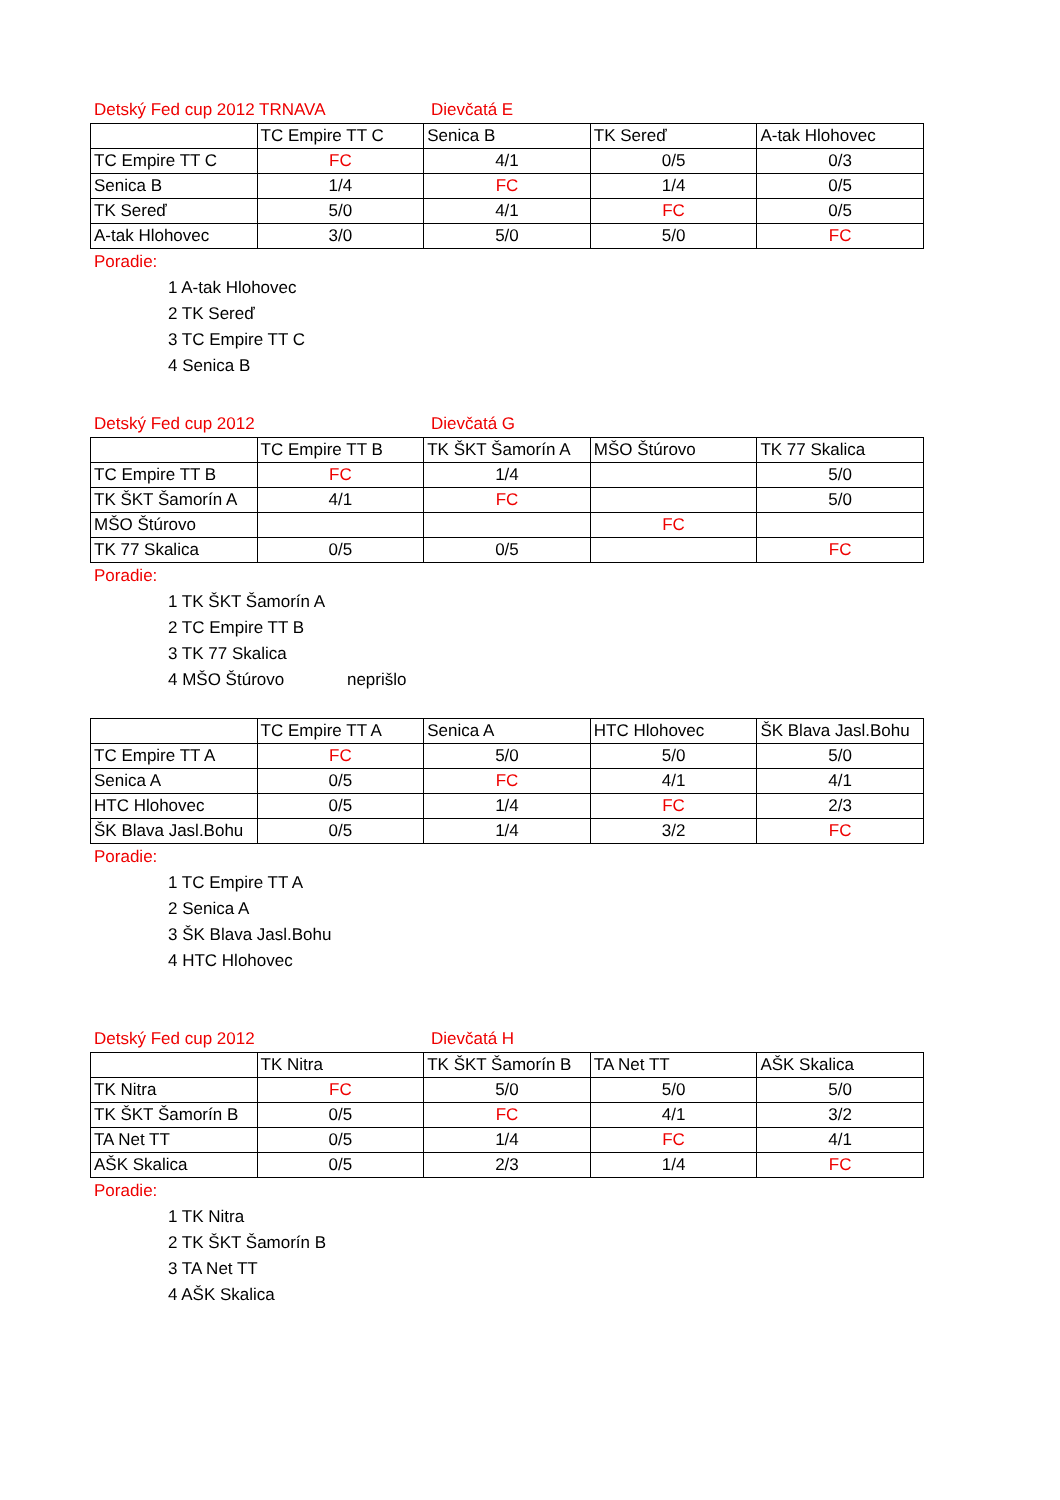Detský Fed cup 2012 TRNAVA Dievčatá E
| | TC Empire TT C | Senica B | TK Sereď | A-tak Hlohovec |
| --- | --- | --- | --- | --- |
| TC Empire TT C | FC | 4/1 | 0/5 | 0/3 |
| Senica B | 1/4 | FC | 1/4 | 0/5 |
| TK Sereď | 5/0 | 4/1 | FC | 0/5 |
| A-tak Hlohovec | 3/0 | 5/0 | 5/0 | FC |
Poradie:
1 A-tak Hlohovec
2 TK Sereď
3 TC Empire TT C
4 Senica B
Detský Fed cup 2012 Dievčatá G
| | TC Empire TT B | TK ŠKT Šamorín A | MŠO Štúrovo | TK 77 Skalica |
| --- | --- | --- | --- | --- |
| TC Empire TT B | FC | 1/4 | | 5/0 |
| TK ŠKT Šamorín A | 4/1 | FC | | 5/0 |
| MŠO Štúrovo | | | FC | |
| TK 77 Skalica | 0/5 | 0/5 | | FC |
Poradie:
1 TK ŠKT Šamorín A
2 TC Empire TT B
3 TK 77 Skalica
4 MŠO Štúrovo neprišlo
| | TC Empire TT A | Senica A | HTC Hlohovec | ŠK Blava Jasl.Bohu |
| --- | --- | --- | --- | --- |
| TC Empire TT A | FC | 5/0 | 5/0 | 5/0 |
| Senica A | 0/5 | FC | 4/1 | 4/1 |
| HTC Hlohovec | 0/5 | 1/4 | FC | 2/3 |
| ŠK Blava Jasl.Bohu | 0/5 | 1/4 | 3/2 | FC |
Poradie:
1 TC Empire TT A
2 Senica A
3 ŠK Blava Jasl.Bohu
4 HTC Hlohovec
Detský Fed cup 2012 Dievčatá H
| | TK Nitra | TK ŠKT Šamorín B | TA Net TT | AŠK Skalica |
| --- | --- | --- | --- | --- |
| TK Nitra | FC | 5/0 | 5/0 | 5/0 |
| TK ŠKT Šamorín B | 0/5 | FC | 4/1 | 3/2 |
| TA Net TT | 0/5 | 1/4 | FC | 4/1 |
| AŠK Skalica | 0/5 | 2/3 | 1/4 | FC |
Poradie:
1 TK Nitra
2 TK ŠKT Šamorín B
3 TA Net TT
4 AŠK Skalica